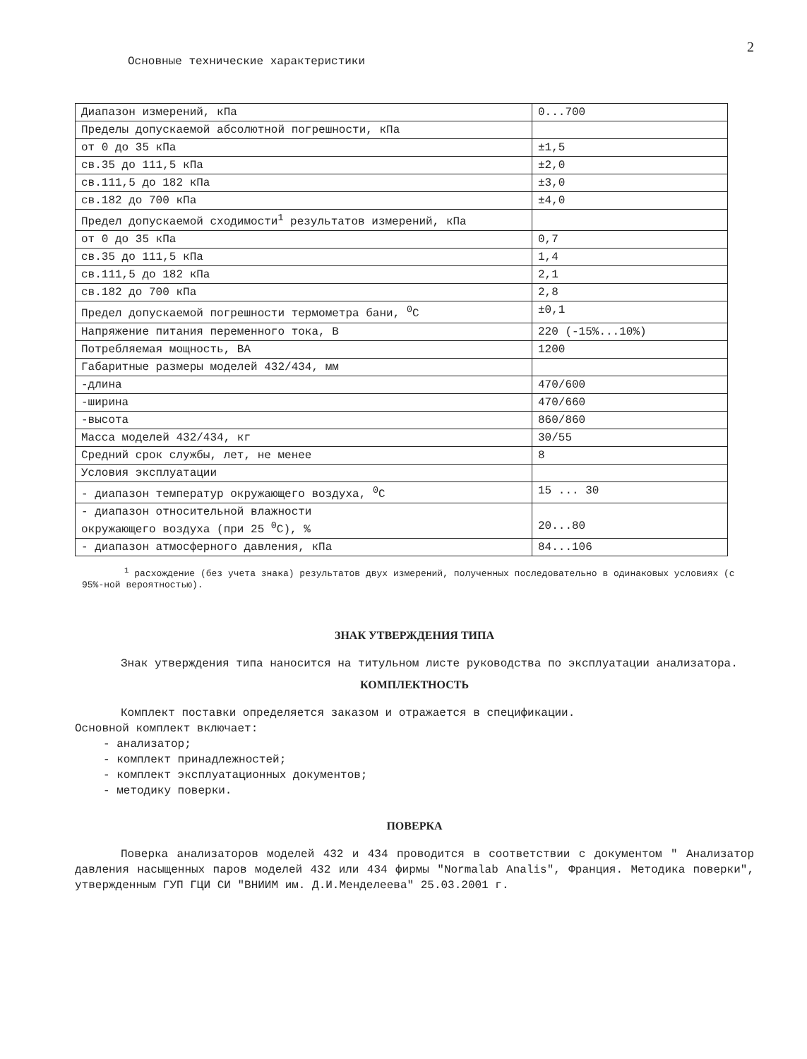2
Основные технические характеристики
| Диапазон измерений, кПа | 0...700 |
| Пределы допускаемой абсолютной погрешности, кПа | |
| от 0 до 35 кПа | ±1,5 |
| св.35 до 111,5 кПа | ±2,0 |
| св.111,5 до 182 кПа | ±3,0 |
| св.182 до 700 кПа | ±4,0 |
| Предел допускаемой сходимости<sup>1</sup> результатов измерений, кПа | |
| от 0 до 35 кПа | 0,7 |
| св.35 до 111,5 кПа | 1,4 |
| св.111,5 до 182 кПа | 2,1 |
| св.182 до 700 кПа | 2,8 |
| Предел допускаемой погрешности термометра бани, <sup>0</sup>С | ±0,1 |
| Напряжение питания переменного тока, В | 220 (-15%...10%) |
| Потребляемая мощность, ВА | 1200 |
| Габаритные размеры моделей 432/434, мм | |
| -длина | 470/600 |
| -ширина | 470/660 |
| -высота | 860/860 |
| Масса моделей 432/434, кг | 30/55 |
| Средний срок службы, лет, не менее | 8 |
| Условия эксплуатации | |
| - диапазон температур окружающего воздуха, <sup>0</sup>С | 15 ... 30 |
| - диапазон относительной влажности окружающего воздуха (при 25 <sup>0</sup>С), % | 20...80 |
| - диапазон атмосферного давления, кПа | 84...106 |
<sup>1</sup> расхождение (без учета знака) результатов двух измерений, полученных последовательно в одинаковых условиях (с 95%-ной вероятностью).
ЗНАК УТВЕРЖДЕНИЯ ТИПА
Знак утверждения типа наносится на титульном листе руководства по эксплуатации анализатора.
КОМПЛЕКТНОСТЬ
Комплект поставки определяется заказом и отражается в спецификации.
Основной комплект включает:
- анализатор;
- комплект принадлежностей;
- комплект эксплуатационных документов;
- методику поверки.
ПОВЕРКА
Поверка анализаторов моделей 432 и 434 проводится в соответствии с документом " Анализатор давления насыщенных паров моделей 432 или 434 фирмы "Normalab Analis", Франция. Методика поверки", утвержденным ГУП ГЦИ СИ "ВНИИМ им. Д.И.Менделеева" 25.03.2001 г.